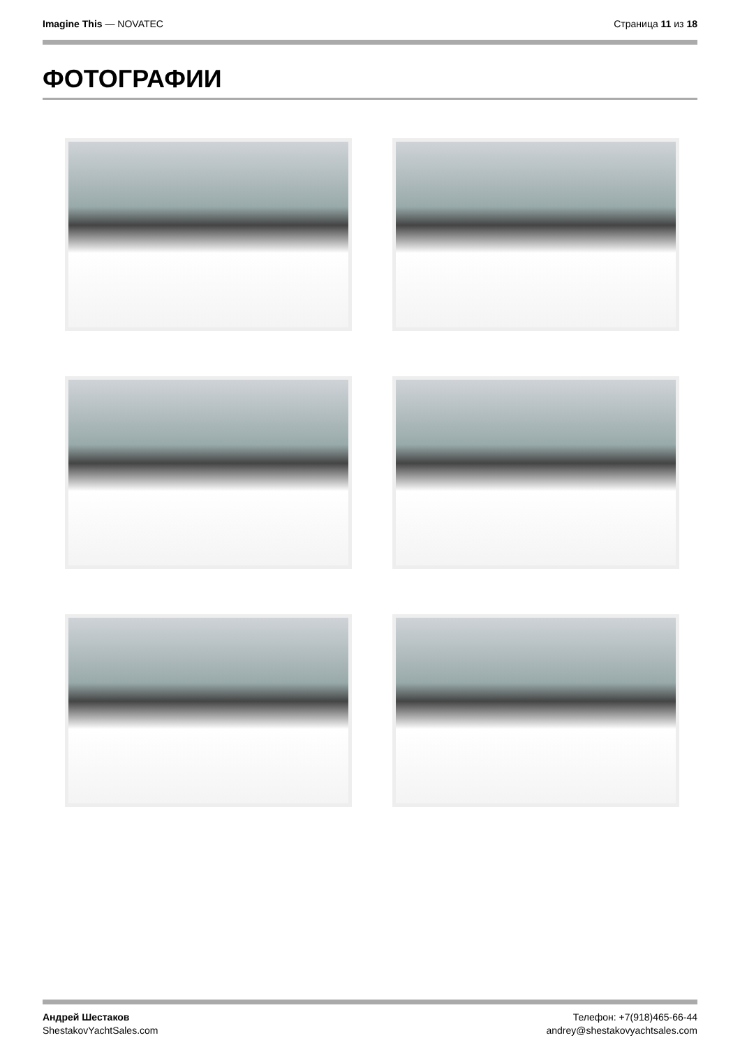Imagine This — NOVATEC Страница 11 из 18
ФОТОГРАФИИ
Андрей Шестаков
ShestakovYachtSales.com
Телефон: +7(918)465-66-44
andrey@shestakovyachtsales.com